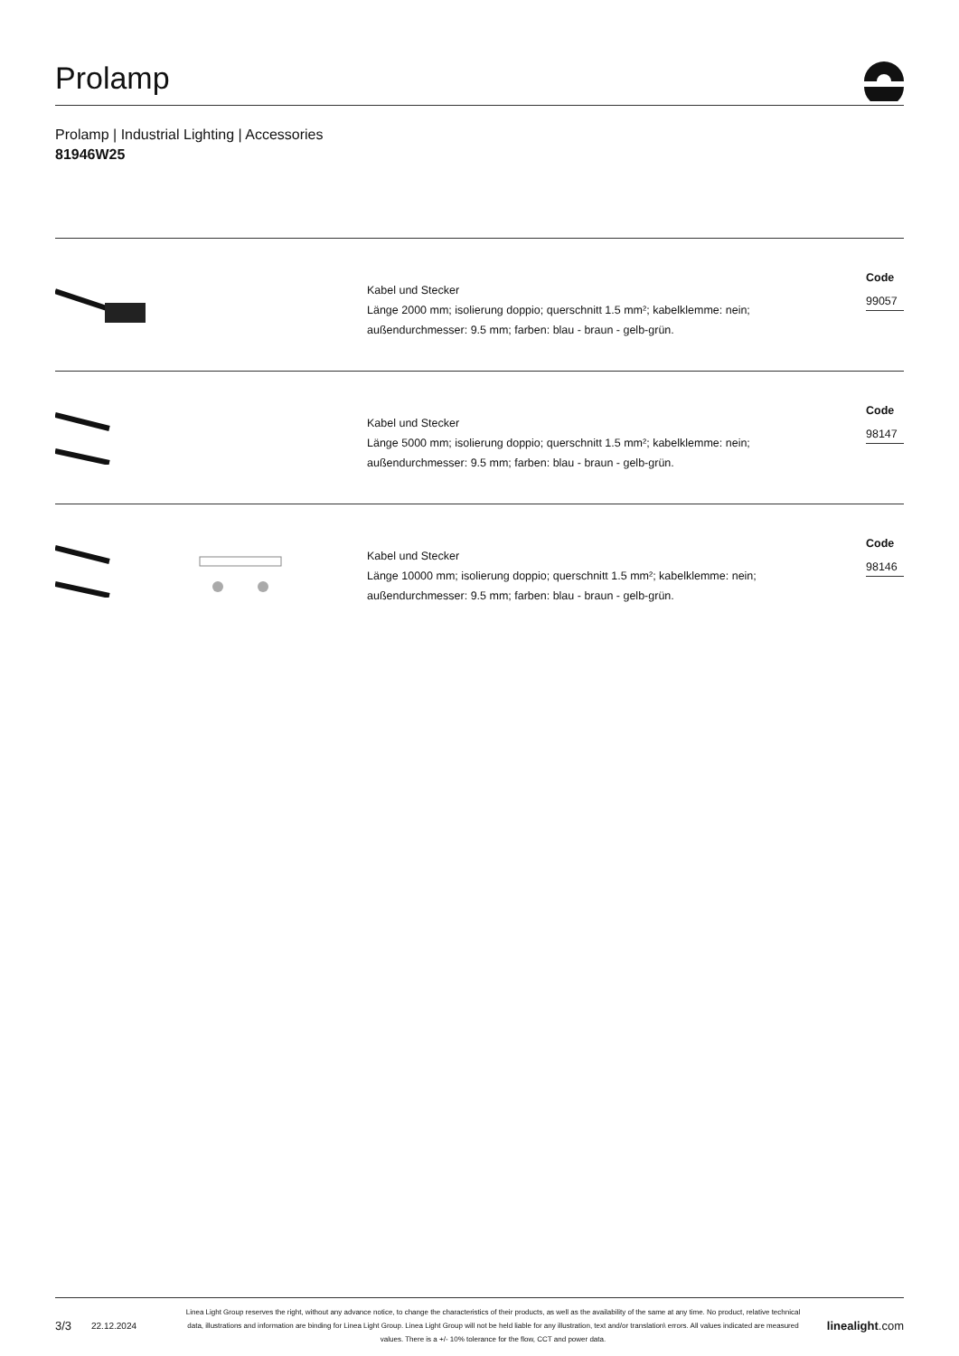Prolamp
Prolamp | Industrial Lighting | Accessories
81946W25
Kabel und Stecker
Länge 2000 mm; isolierung doppio; querschnitt 1.5 mm²; kabelklemme: nein;
außendurchmesser: 9.5 mm; farben: blau - braun - gelb-grün.
Code
99057
Kabel und Stecker
Länge 5000 mm; isolierung doppio; querschnitt 1.5 mm²; kabelklemme: nein;
außendurchmesser: 9.5 mm; farben: blau - braun - gelb-grün.
Code
98147
Kabel und Stecker
Länge 10000 mm; isolierung doppio; querschnitt 1.5 mm²; kabelklemme: nein;
außendurchmesser: 9.5 mm; farben: blau - braun - gelb-grün.
Code
98146
3/3
22.12.2024
Linea Light Group reserves the right, without any advance notice, to change the characteristics of their products, as well as the availability of the same at any time. No product, relative technical data, illustrations and information are binding for Linea Light Group. Linea Light Group will not be held liable for any illustration, text and/or translation\ errors. All values indicated are measured values. There is a +/- 10% tolerance for the flow, CCT and power data.
linealight.com